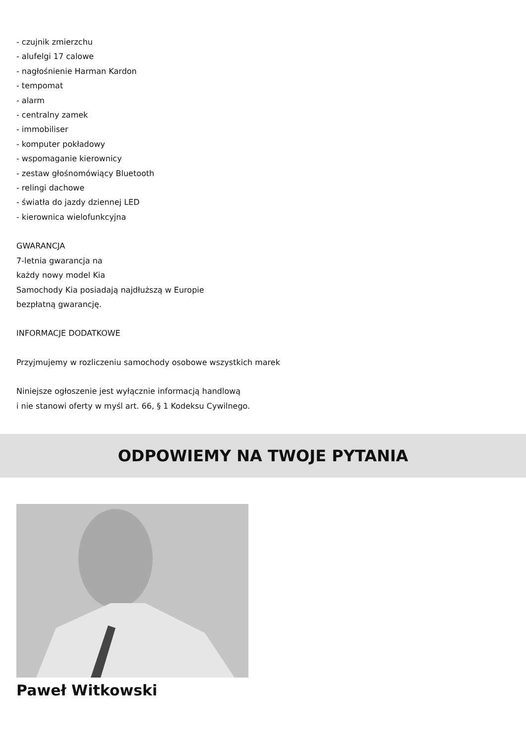- czujnik zmierzchu
- alufelgi 17 calowe
- nagłośnienie Harman Kardon
- tempomat
- alarm
- centralny zamek
- immobiliser
- komputer pokładowy
- wspomaganie kierownicy
- zestaw głośnomówiący Bluetooth
- relingi dachowe
- światła do jazdy dziennej LED
- kierownica wielofunkcyjna
GWARANCJA
7-letnia gwarancja na
każdy nowy model Kia
Samochody Kia posiadają najdłuższą w Europie
bezpłatną gwarancję.
INFORMACJE DODATKOWE
Przyjmujemy w rozliczeniu samochody osobowe wszystkich marek
Niniejsze ogłoszenie jest wyłącznie informacją handlową
i nie stanowi oferty w myśl art. 66, § 1 Kodeksu Cywilnego.
ODPOWIEMY NA TWOJE PYTANIA
Paweł Witkowski